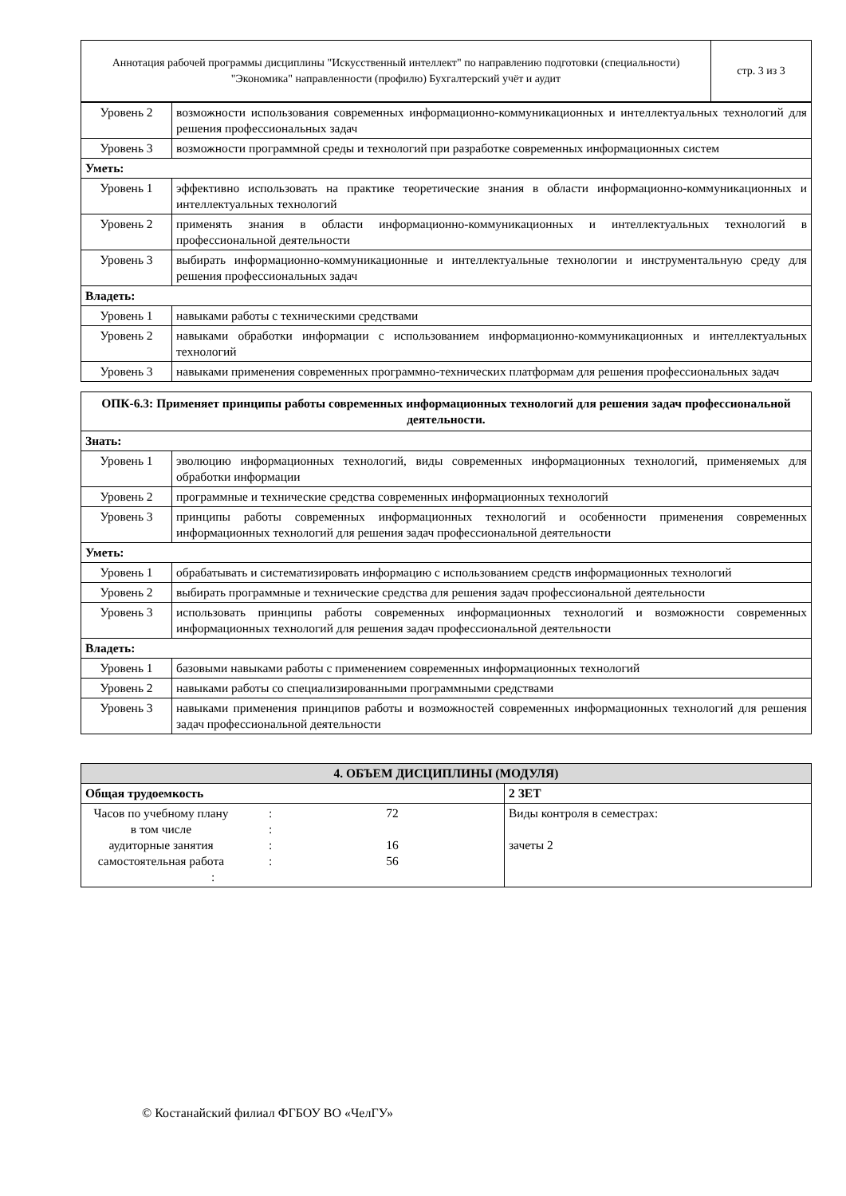| Аннотация рабочей программы дисциплины "Искусственный интеллект" по направлению подготовки (специальности) "Экономика" направленности (профилю) Бухгалтерский учёт и аудит | стр. 3 из 3 |
| Уровень 2 | возможности использования современных информационно-коммуникационных и интеллектуальных технологий для решения профессиональных задач |
| Уровень 3 | возможности программной среды и технологий при разработке современных информационных систем |
| Уметь: | |
| Уровень 1 | эффективно использовать на практике теоретические знания в области информационно-коммуникационных и интеллектуальных технологий |
| Уровень 2 | применять знания в области информационно-коммуникационных и интеллектуальных технологий в профессиональной деятельности |
| Уровень 3 | выбирать информационно-коммуникационные и интеллектуальные технологии и инструментальную среду для решения профессиональных задач |
| Владеть: | |
| Уровень 1 | навыками работы с техническими средствами |
| Уровень 2 | навыками обработки информации с использованием информационно-коммуникационных и интеллектуальных технологий |
| Уровень 3 | навыками применения современных программно-технических платформам для решения профессиональных задач |
| ОПК-6.3: Применяет принципы работы современных информационных технологий для решения задач профессиональной деятельности. | |
| --- | --- |
| Знать: | |
| Уровень 1 | эволюцию информационных технологий, виды современных информационных технологий, применяемых для обработки информации |
| Уровень 2 | программные и технические средства современных информационных технологий |
| Уровень 3 | принципы работы современных информационных технологий и особенности применения современных информационных технологий для решения задач профессиональной деятельности |
| Уметь: | |
| Уровень 1 | обрабатывать и систематизировать информацию с использованием средств информационных технологий |
| Уровень 2 | выбирать программные и технические средства для решения задач профессиональной деятельности |
| Уровень 3 | использовать принципы работы современных информационных технологий и возможности современных информационных технологий для решения задач профессиональной деятельности |
| Владеть: | |
| Уровень 1 | базовыми навыками работы с применением современных информационных технологий |
| Уровень 2 | навыками работы со специализированными программными средствами |
| Уровень 3 | навыками применения принципов работы и возможностей современных информационных технологий для решения задач профессиональной деятельности |
| 4. ОБЪЕМ ДИСЦИПЛИНЫ (МОДУЛЯ) | |
| Общая трудоемкость | 2 ЗЕТ |
| / Часов по учебному плану в том числе аудиторные занятия самостоятельная работа / : : : : / 72 16 56 / : | Виды контроля в семестрах: зачеты 2 |
© Костанайский филиал ФГБОУ ВО «ЧелГУ»